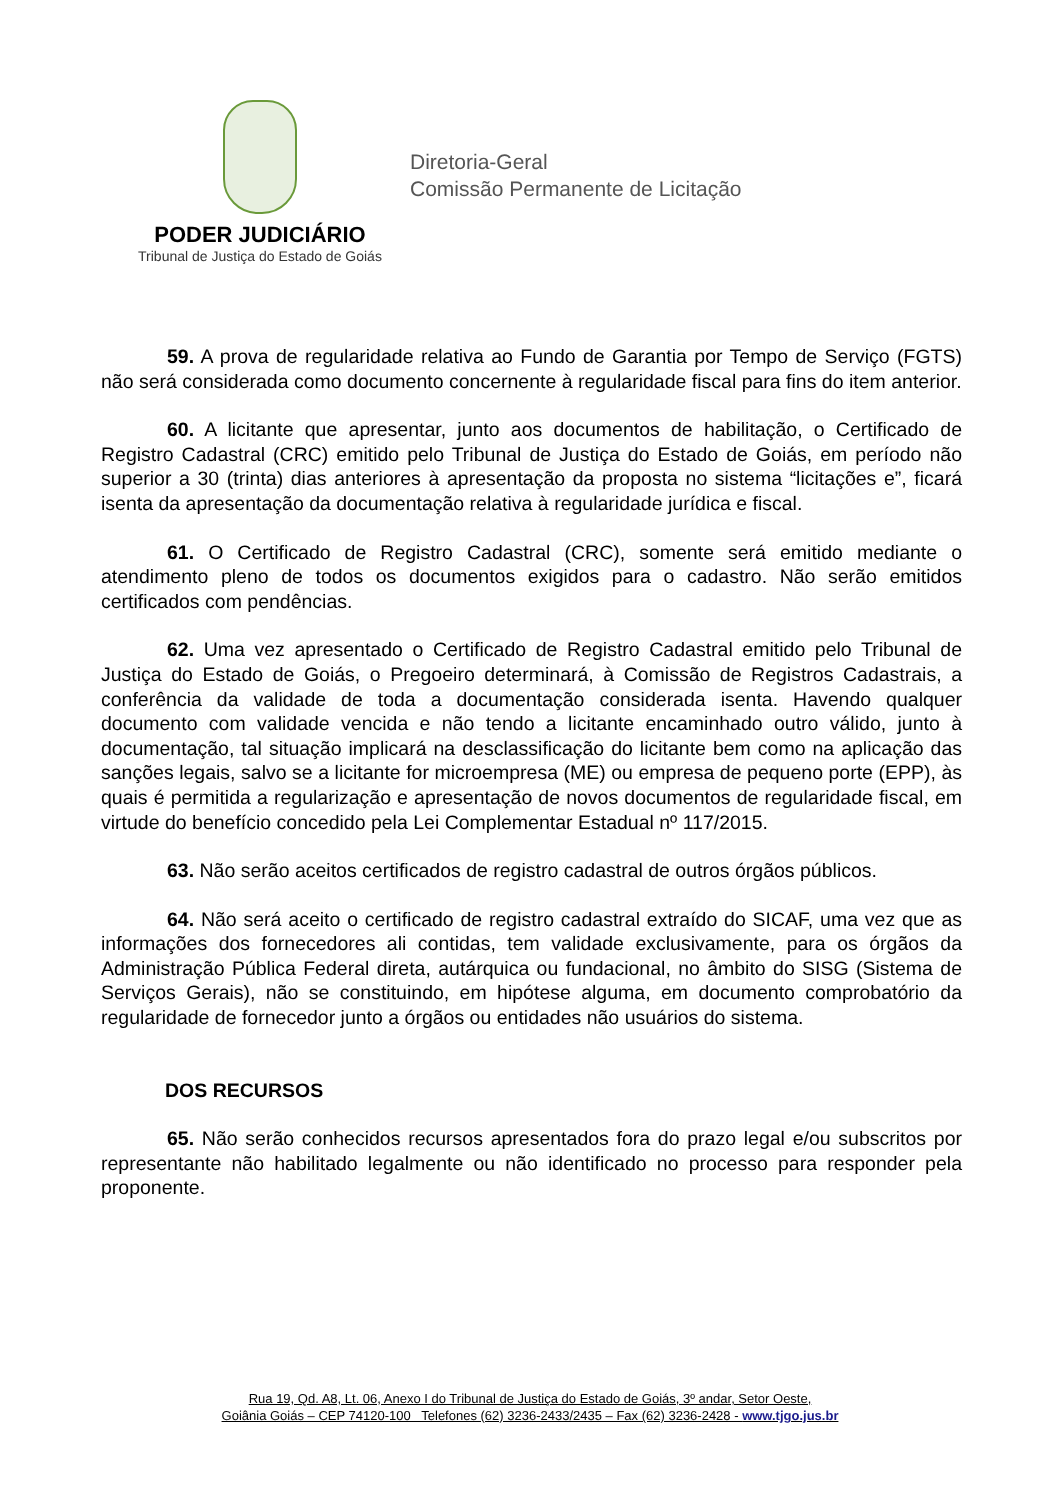PODER JUDICIÁRIO
Tribunal de Justiça do Estado de Goiás
Diretoria-Geral
Comissão Permanente de Licitação
59. A prova de regularidade relativa ao Fundo de Garantia por Tempo de Serviço (FGTS) não será considerada como documento concernente à regularidade fiscal para fins do item anterior.
60. A licitante que apresentar, junto aos documentos de habilitação, o Certificado de Registro Cadastral (CRC) emitido pelo Tribunal de Justiça do Estado de Goiás, em período não superior a 30 (trinta) dias anteriores à apresentação da proposta no sistema “licitações e”, ficará isenta da apresentação da documentação relativa à regularidade jurídica e fiscal.
61. O Certificado de Registro Cadastral (CRC), somente será emitido mediante o atendimento pleno de todos os documentos exigidos para o cadastro. Não serão emitidos certificados com pendências.
62. Uma vez apresentado o Certificado de Registro Cadastral emitido pelo Tribunal de Justiça do Estado de Goiás, o Pregoeiro determinará, à Comissão de Registros Cadastrais, a conferência da validade de toda a documentação considerada isenta. Havendo qualquer documento com validade vencida e não tendo a licitante encaminhado outro válido, junto à documentação, tal situação implicará na desclassificação do licitante bem como na aplicação das sanções legais, salvo se a licitante for microempresa (ME) ou empresa de pequeno porte (EPP), às quais é permitida a regularização e apresentação de novos documentos de regularidade fiscal, em virtude do benefício concedido pela Lei Complementar Estadual nº 117/2015.
63. Não serão aceitos certificados de registro cadastral de outros órgãos públicos.
64. Não será aceito o certificado de registro cadastral extraído do SICAF, uma vez que as informações dos fornecedores ali contidas, tem validade exclusivamente, para os órgãos da Administração Pública Federal direta, autárquica ou fundacional, no âmbito do SISG (Sistema de Serviços Gerais), não se constituindo, em hipótese alguma, em documento comprobatório da regularidade de fornecedor junto a órgãos ou entidades não usuários do sistema.
DOS RECURSOS
65. Não serão conhecidos recursos apresentados fora do prazo legal e/ou subscritos por representante não habilitado legalmente ou não identificado no processo para responder pela proponente.
Rua 19, Qd. A8, Lt. 06, Anexo I do Tribunal de Justiça do Estado de Goiás, 3º andar, Setor Oeste,
Goiânia Goiás – CEP 74120-100 Telefones (62) 3236-2433/2435 – Fax (62) 3236-2428 - www.tjgo.jus.br